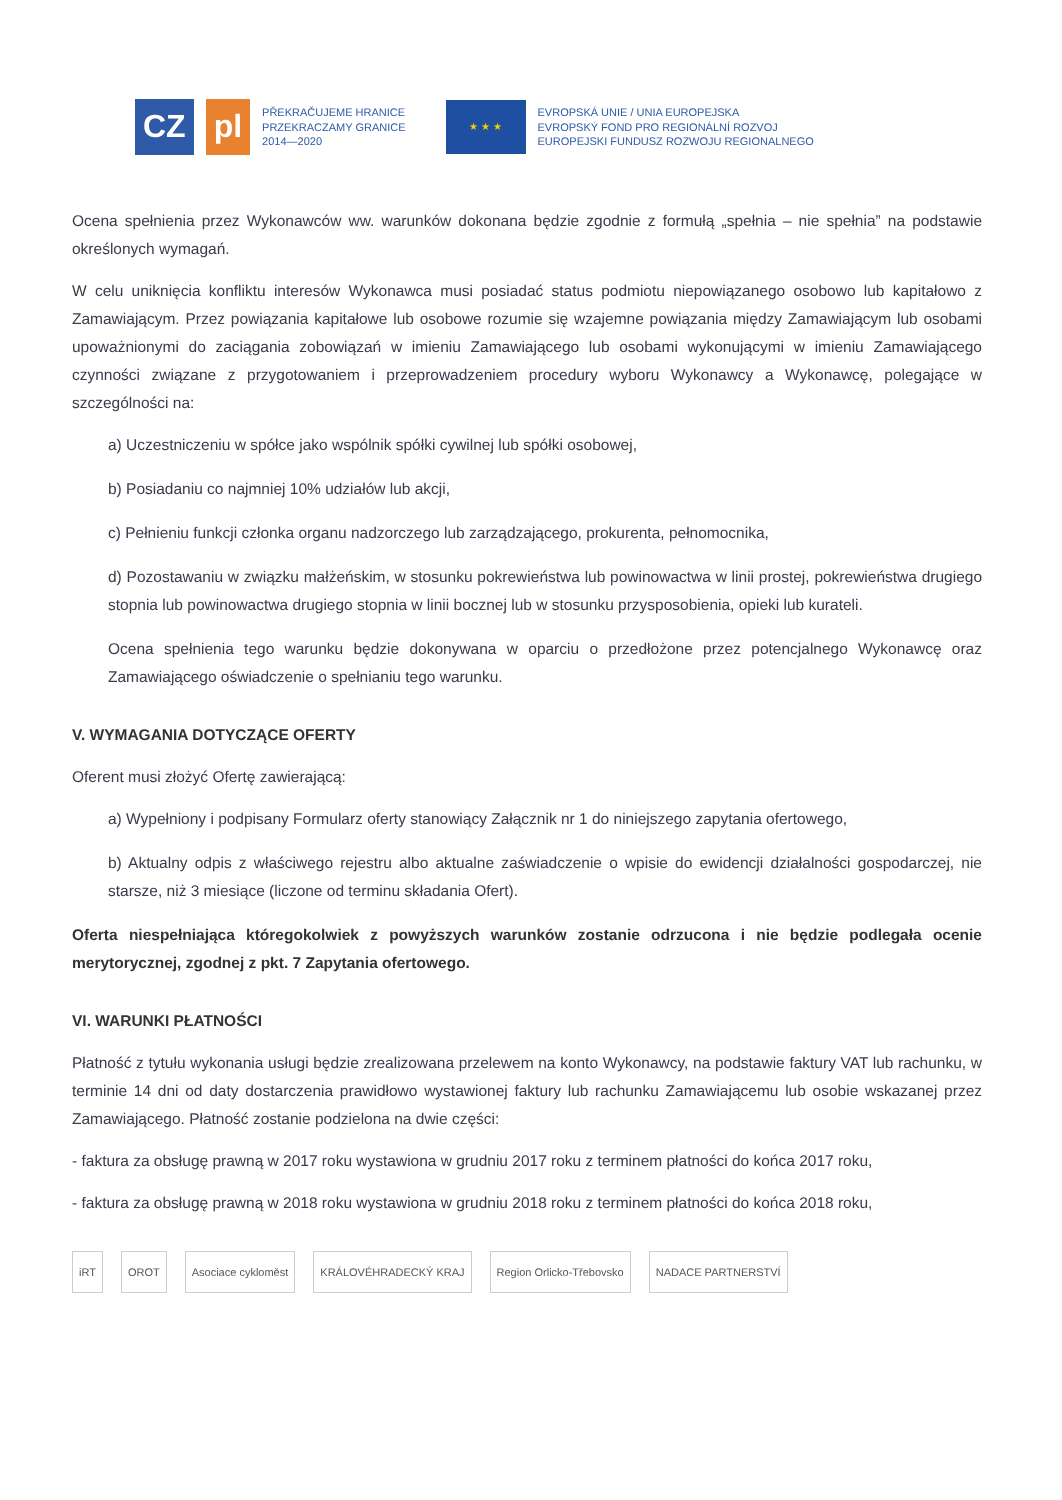CZ pl
PŘEKRAČUJEME HRANICE
PRZEKRACZAMY GRANICE
2014—2020
★ ★ ★
EVROPSKÁ UNIE / UNIA EUROPEJSKA
EVROPSKÝ FOND PRO REGIONÁLNÍ ROZVOJ
EUROPEJSKI FUNDUSZ ROZWOJU REGIONALNEGO
Ocena spełnienia przez Wykonawców ww. warunków dokonana będzie zgodnie z formułą „spełnia – nie spełnia” na podstawie określonych wymagań.
W celu uniknięcia konfliktu interesów Wykonawca musi posiadać status podmiotu niepowiązanego osobowo lub kapitałowo z Zamawiającym. Przez powiązania kapitałowe lub osobowe rozumie się wzajemne powiązania między Zamawiającym lub osobami upoważnionymi do zaciągania zobowiązań w imieniu Zamawiającego lub osobami wykonującymi w imieniu Zamawiającego czynności związane z przygotowaniem i przeprowadzeniem procedury wyboru Wykonawcy a Wykonawcę, polegające w szczególności na:
a) Uczestniczeniu w spółce jako wspólnik spółki cywilnej lub spółki osobowej,
b) Posiadaniu co najmniej 10% udziałów lub akcji,
c) Pełnieniu funkcji członka organu nadzorczego lub zarządzającego, prokurenta, pełnomocnika,
d) Pozostawaniu w związku małżeńskim, w stosunku pokrewieństwa lub powinowactwa w linii prostej, pokrewieństwa drugiego stopnia lub powinowactwa drugiego stopnia w linii bocznej lub w stosunku przysposobienia, opieki lub kurateli.
Ocena spełnienia tego warunku będzie dokonywana w oparciu o przedłożone przez potencjalnego Wykonawcę oraz Zamawiającego oświadczenie o spełnianiu tego warunku.
V. WYMAGANIA DOTYCZĄCE OFERTY
Oferent musi złożyć Ofertę zawierającą:
a) Wypełniony i podpisany Formularz oferty stanowiący Załącznik nr 1 do niniejszego zapytania ofertowego,
b) Aktualny odpis z właściwego rejestru albo aktualne zaświadczenie o wpisie do ewidencji działalności gospodarczej, nie starsze, niż 3 miesiące (liczone od terminu składania Ofert).
Oferta niespełniająca któregokolwiek z powyższych warunków zostanie odrzucona i nie będzie podlegała ocenie merytorycznej, zgodnej z pkt. 7 Zapytania ofertowego.
VI. WARUNKI PŁATNOŚCI
Płatność z tytułu wykonania usługi będzie zrealizowana przelewem na konto Wykonawcy, na podstawie faktury VAT lub rachunku, w terminie 14 dni od daty dostarczenia prawidłowo wystawionej faktury lub rachunku Zamawiającemu lub osobie wskazanej przez Zamawiającego. Płatność zostanie podzielona na dwie części:
- faktura za obsługę prawną w 2017 roku wystawiona w grudniu 2017 roku z terminem płatności do końca 2017 roku,
- faktura za obsługę prawną w 2018 roku wystawiona w grudniu 2018 roku z terminem płatności do końca 2018 roku,
iRT OROT Asociace cykloměst KRÁLOVÉHRADECKÝ KRAJ Region Orlicko-Třebovsko NADACE PARTNERSTVÍ